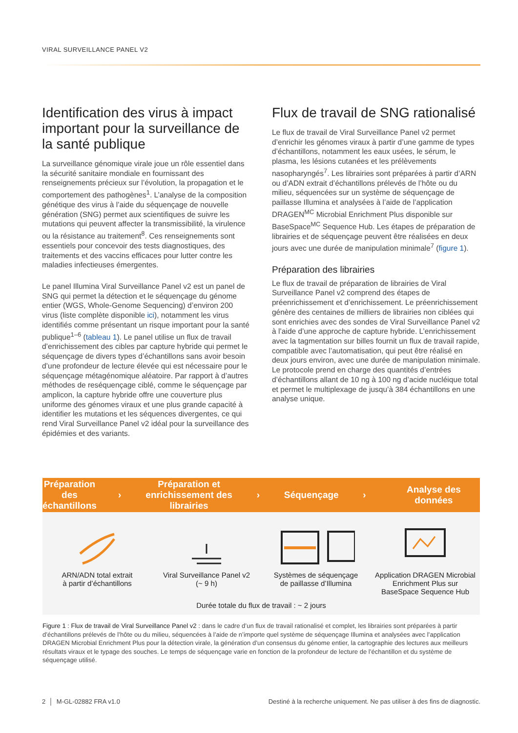VIRAL SURVEILLANCE PANEL V2
Identification des virus à impact important pour la surveillance de la santé publique
La surveillance génomique virale joue un rôle essentiel dans la sécurité sanitaire mondiale en fournissant des renseignements précieux sur l’évolution, la propagation et le comportement des pathogènes<sup>1</sup>. L’analyse de la composition génétique des virus à l’aide du séquençage de nouvelle génération (SNG) permet aux scientifiques de suivre les mutations qui peuvent affecter la transmissibilité, la virulence ou la résistance au traitement<sup>8</sup>. Ces renseignements sont essentiels pour concevoir des tests diagnostiques, des traitements et des vaccins efficaces pour lutter contre les maladies infectieuses émergentes.
Le panel Illumina Viral Surveillance Panel v2 est un panel de SNG qui permet la détection et le séquençage du génome entier (WGS, Whole-Genome Sequencing) d’environ 200 virus (liste complète disponible ici), notamment les virus identifiés comme présentant un risque important pour la santé publique<sup>1–6</sup> (tableau 1). Le panel utilise un flux de travail d’enrichissement des cibles par capture hybride qui permet le séquençage de divers types d’échantillons sans avoir besoin d’une profondeur de lecture élevée qui est nécessaire pour le séquençage métagénomique aléatoire. Par rapport à d’autres méthodes de reséquençage ciblé, comme le séquençage par amplicon, la capture hybride offre une couverture plus uniforme des génomes viraux et une plus grande capacité à identifier les mutations et les séquences divergentes, ce qui rend Viral Surveillance Panel v2 idéal pour la surveillance des épidémies et des variants.
Flux de travail de SNG rationalisé
Le flux de travail de Viral Surveillance Panel v2 permet d’enrichir les génomes viraux à partir d’une gamme de types d’échantillons, notamment les eaux usées, le sérum, le plasma, les lésions cutanées et les prélèvements nasopharyngés<sup>7</sup>. Les librairies sont préparées à partir d’ARN ou d’ADN extrait d’échantillons prélevés de l’hôte ou du milieu, séquencées sur un système de séquençage de paillasse Illumina et analysées à l’aide de l’application DRAGEN<sup>MC</sup> Microbial Enrichment Plus disponible sur BaseSpace<sup>MC</sup> Sequence Hub. Les étapes de préparation de librairies et de séquençage peuvent être réalisées en deux jours avec une durée de manipulation minimale<sup>7</sup> (figure 1).
Préparation des librairies
Le flux de travail de préparation de librairies de Viral Surveillance Panel v2 comprend des étapes de préenrichissement et d’enrichissement. Le préenrichissement génère des centaines de milliers de librairies non ciblées qui sont enrichies avec des sondes de Viral Surveillance Panel v2 à l’aide d’une approche de capture hybride. L’enrichissement avec la tagmentation sur billes fournit un flux de travail rapide, compatible avec l’automatisation, qui peut être réalisé en deux jours environ, avec une durée de manipulation minimale. Le protocole prend en charge des quantités d’entrées d’échantillons allant de 10 ng à 100 ng d’acide nucléique total et permet le multiplexage de jusqu’à 384 échantillons en une analyse unique.
Préparation
des échantillons
›
Préparation et
enrichissement des librairies
› Séquençage › Analyse des données
ARN/ADN total extrait
à partir d’échantillons
Viral Surveillance Panel v2
(~ 9 h)
Systèmes de séquençage
de paillasse d’Illumina
Application DRAGEN Microbial
Enrichment Plus sur
BaseSpace Sequence Hub
Durée totale du flux de travail : ~ 2 jours
Figure 1 : Flux de travail de Viral Surveillance Panel v2 : dans le cadre d’un flux de travail rationalisé et complet, les librairies sont préparées à partir d’échantillons prélevés de l’hôte ou du milieu, séquencées à l’aide de n’importe quel système de séquençage Illumina et analysées avec l’application DRAGEN Microbial Enrichment Plus pour la détection virale, la génération d’un consensus du génome entier, la cartographie des lectures aux meilleurs résultats viraux et le typage des souches. Le temps de séquençage varie en fonction de la profondeur de lecture de l’échantillon et du système de séquençage utilisé.
2 │ M-GL-02882 FRA v1.0 Destiné à la recherche uniquement. Ne pas utiliser à des fins de diagnostic.